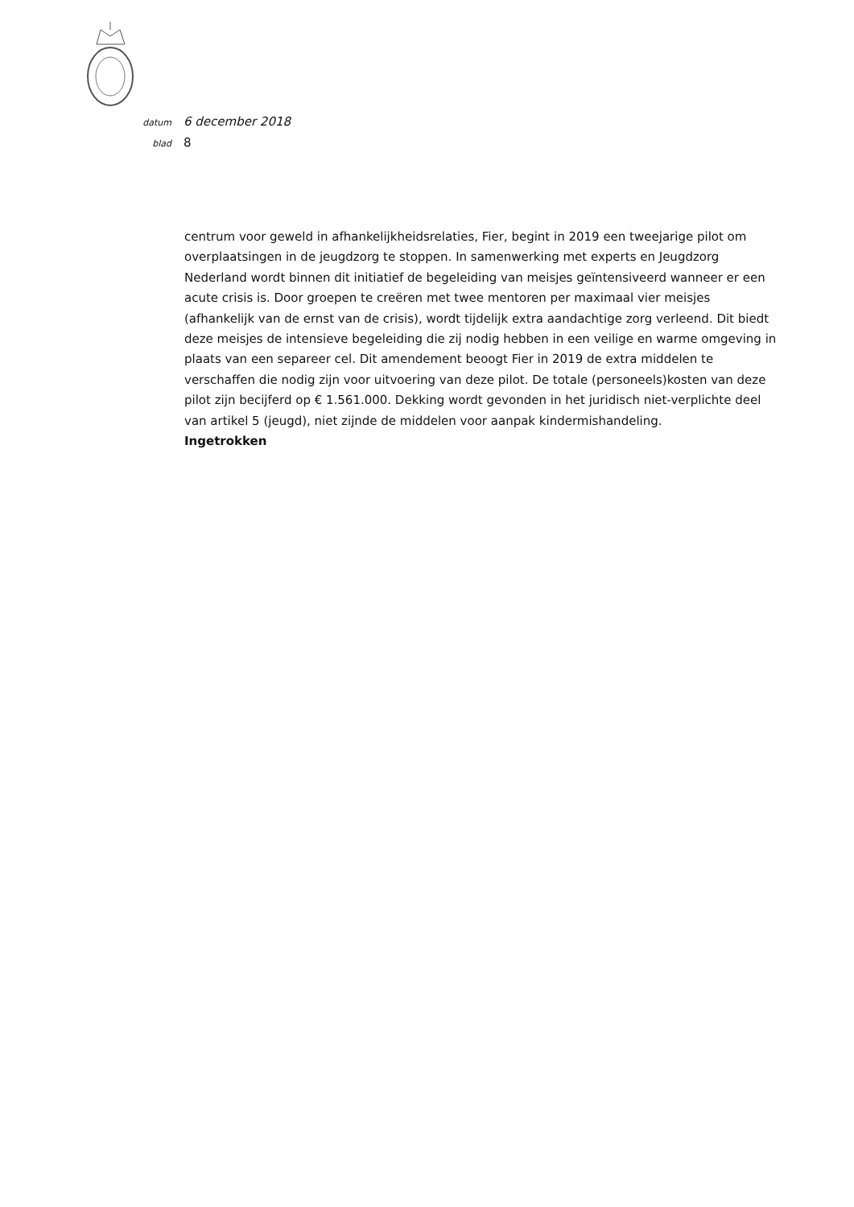datum 6 december 2018
blad 8
centrum voor geweld in afhankelijkheidsrelaties, Fier, begint in 2019 een tweejarige pilot om overplaatsingen in de jeugdzorg te stoppen. In samenwerking met experts en Jeugdzorg Nederland wordt binnen dit initiatief de begeleiding van meisjes geïntensiveerd wanneer er een acute crisis is. Door groepen te creëren met twee mentoren per maximaal vier meisjes (afhankelijk van de ernst van de crisis), wordt tijdelijk extra aandachtige zorg verleend. Dit biedt deze meisjes de intensieve begeleiding die zij nodig hebben in een veilige en warme omgeving in plaats van een separeer cel. Dit amendement beoogt Fier in 2019 de extra middelen te verschaffen die nodig zijn voor uitvoering van deze pilot. De totale (personeels)kosten van deze pilot zijn becijferd op € 1.561.000. Dekking wordt gevonden in het juridisch niet-verplichte deel van artikel 5 (jeugd), niet zijnde de middelen voor aanpak kindermishandeling.
Ingetrokken